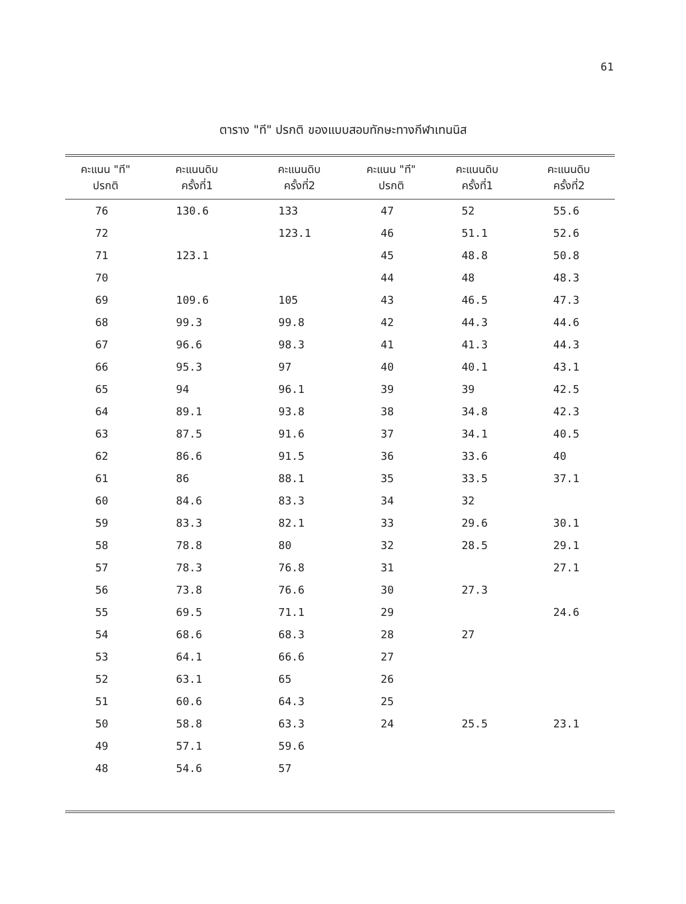61
ตาราง "ที" ปรกติ ของแบบสอบทักษะทางกีฬาเทนนิส
| คะแนน "ที" ปรกติ | คะแนนดิบ ครั้งที่1 | คะแนนดิบ ครั้งที่2 | คะแนน "ที" ปรกติ | คะแนนดิบ ครั้งที่1 | คะแนนดิบ ครั้งที่2 |
| --- | --- | --- | --- | --- | --- |
| 76 | 130.6 | 133 | 47 | 52 | 55.6 |
| 72 | | 123.1 | 46 | 51.1 | 52.6 |
| 71 | 123.1 | | 45 | 48.8 | 50.8 |
| 70 | | | 44 | 48 | 48.3 |
| 69 | 109.6 | 105 | 43 | 46.5 | 47.3 |
| 68 | 99.3 | 99.8 | 42 | 44.3 | 44.6 |
| 67 | 96.6 | 98.3 | 41 | 41.3 | 44.3 |
| 66 | 95.3 | 97 | 40 | 40.1 | 43.1 |
| 65 | 94 | 96.1 | 39 | 39 | 42.5 |
| 64 | 89.1 | 93.8 | 38 | 34.8 | 42.3 |
| 63 | 87.5 | 91.6 | 37 | 34.1 | 40.5 |
| 62 | 86.6 | 91.5 | 36 | 33.6 | 40 |
| 61 | 86 | 88.1 | 35 | 33.5 | 37.1 |
| 60 | 84.6 | 83.3 | 34 | 32 | |
| 59 | 83.3 | 82.1 | 33 | 29.6 | 30.1 |
| 58 | 78.8 | 80 | 32 | 28.5 | 29.1 |
| 57 | 78.3 | 76.8 | 31 | | 27.1 |
| 56 | 73.8 | 76.6 | 30 | 27.3 | |
| 55 | 69.5 | 71.1 | 29 | | 24.6 |
| 54 | 68.6 | 68.3 | 28 | 27 | |
| 53 | 64.1 | 66.6 | 27 | | |
| 52 | 63.1 | 65 | 26 | | |
| 51 | 60.6 | 64.3 | 25 | | |
| 50 | 58.8 | 63.3 | 24 | 25.5 | 23.1 |
| 49 | 57.1 | 59.6 | | | |
| 48 | 54.6 | 57 | | | |